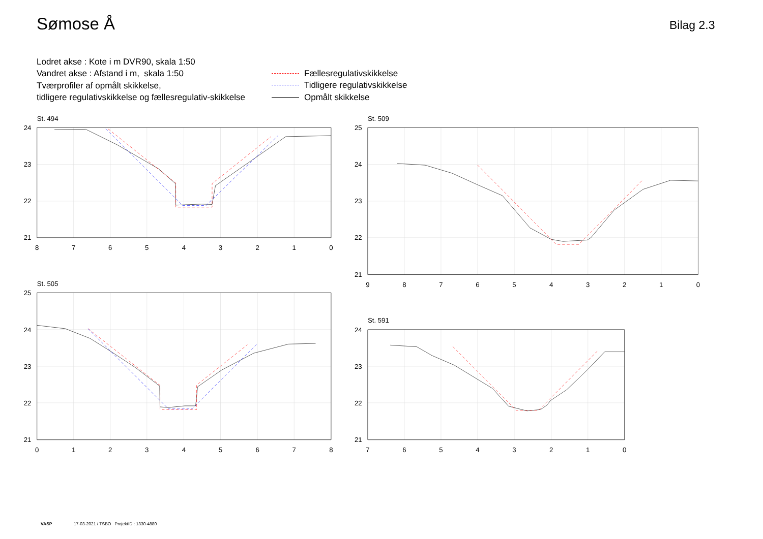Sømose Å Bilag 2.3
Lodret akse : Kote i m DVR90, skala 1:50
Vandret akse : Afstand i m, skala 1:50
Tværprofiler af opmålt skikkelse,
tidligere regulativskikkelse og fællesregulativ-skikkelse
Fællesregulativskikkelse
Tidligere regulativskikkelse
Opmålt skikkelse
24
23
22
21
25
24
23
22
21
25
24
23
22
21
24
23
22
21
8
7
6
5
4
3
2
1
0
9
8
7
6
5
4
3
2
1
0
0
1
2
3
4
5
6
7
8
7
6
5
4
3
2
1
0
St. 494
St. 509
St. 505
St. 591
VASP 17-03-2021 / TSBO ProjektID : 1330-4880